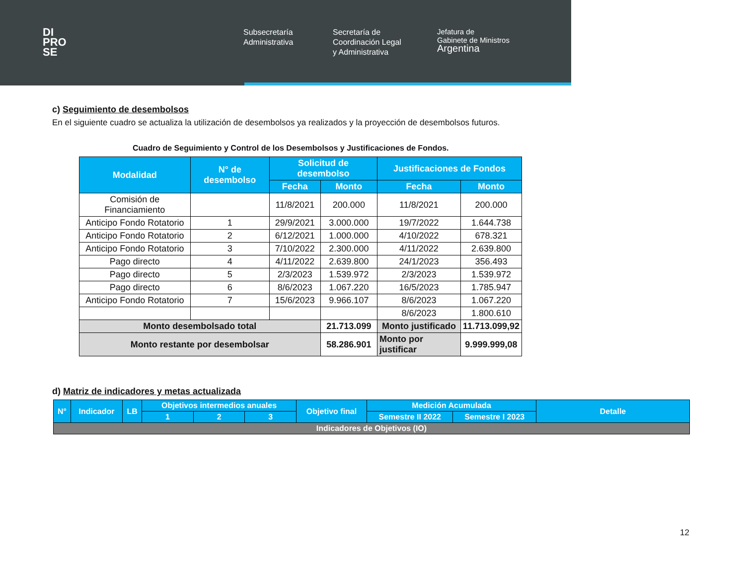DI
PRO
SE
Subsecretaría
Administrativa
Secretaría de
Coordinación Legal
y Administrativa
Jefatura de
Gabinete de Ministros
Argentina
c) Seguimiento de desembolsos
En el siguiente cuadro se actualiza la utilización de desembolsos ya realizados y la proyección de desembolsos futuros.
Cuadro de Seguimiento y Control de los Desembolsos y Justificaciones de Fondos.
| Modalidad | N° de desembolso | Solicitud de desembolso | | Justificaciones de Fondos | |
| --- | --- | --- | --- | --- | --- |
| | | Fecha | Monto | Fecha | Monto |
| Comisión de Financiamiento | | 11/8/2021 | 200.000 | 11/8/2021 | 200.000 |
| Anticipo Fondo Rotatorio | 1 | 29/9/2021 | 3.000.000 | 19/7/2022 | 1.644.738 |
| Anticipo Fondo Rotatorio | 2 | 6/12/2021 | 1.000.000 | 4/10/2022 | 678.321 |
| Anticipo Fondo Rotatorio | 3 | 7/10/2022 | 2.300.000 | 4/11/2022 | 2.639.800 |
| Pago directo | 4 | 4/11/2022 | 2.639.800 | 24/1/2023 | 356.493 |
| Pago directo | 5 | 2/3/2023 | 1.539.972 | 2/3/2023 | 1.539.972 |
| Pago directo | 6 | 8/6/2023 | 1.067.220 | 16/5/2023 | 1.785.947 |
| Anticipo Fondo Rotatorio | 7 | 15/6/2023 | 9.966.107 | 8/6/2023 | 1.067.220 |
| | | | | 8/6/2023 | 1.800.610 |
| Monto desembolsado total | | | 21.713.099 | Monto justificado | 11.713.099,92 |
| Monto restante por desembolsar | | | 58.286.901 | Monto por justificar | 9.999.999,08 |
d) Matriz de indicadores y metas actualizada
| N° | Indicador | LB | Objetivos intermedios anuales | | | Objetivo final | Medición Acumulada | | Detalle |
| --- | --- | --- | --- | --- | --- | --- | --- | --- | --- |
| | | | 1 | 2 | 3 | | Semestre II 2022 | Semestre I 2023 | |
| Indicadores de Objetivos (IO) | | | | | | | | | |
12